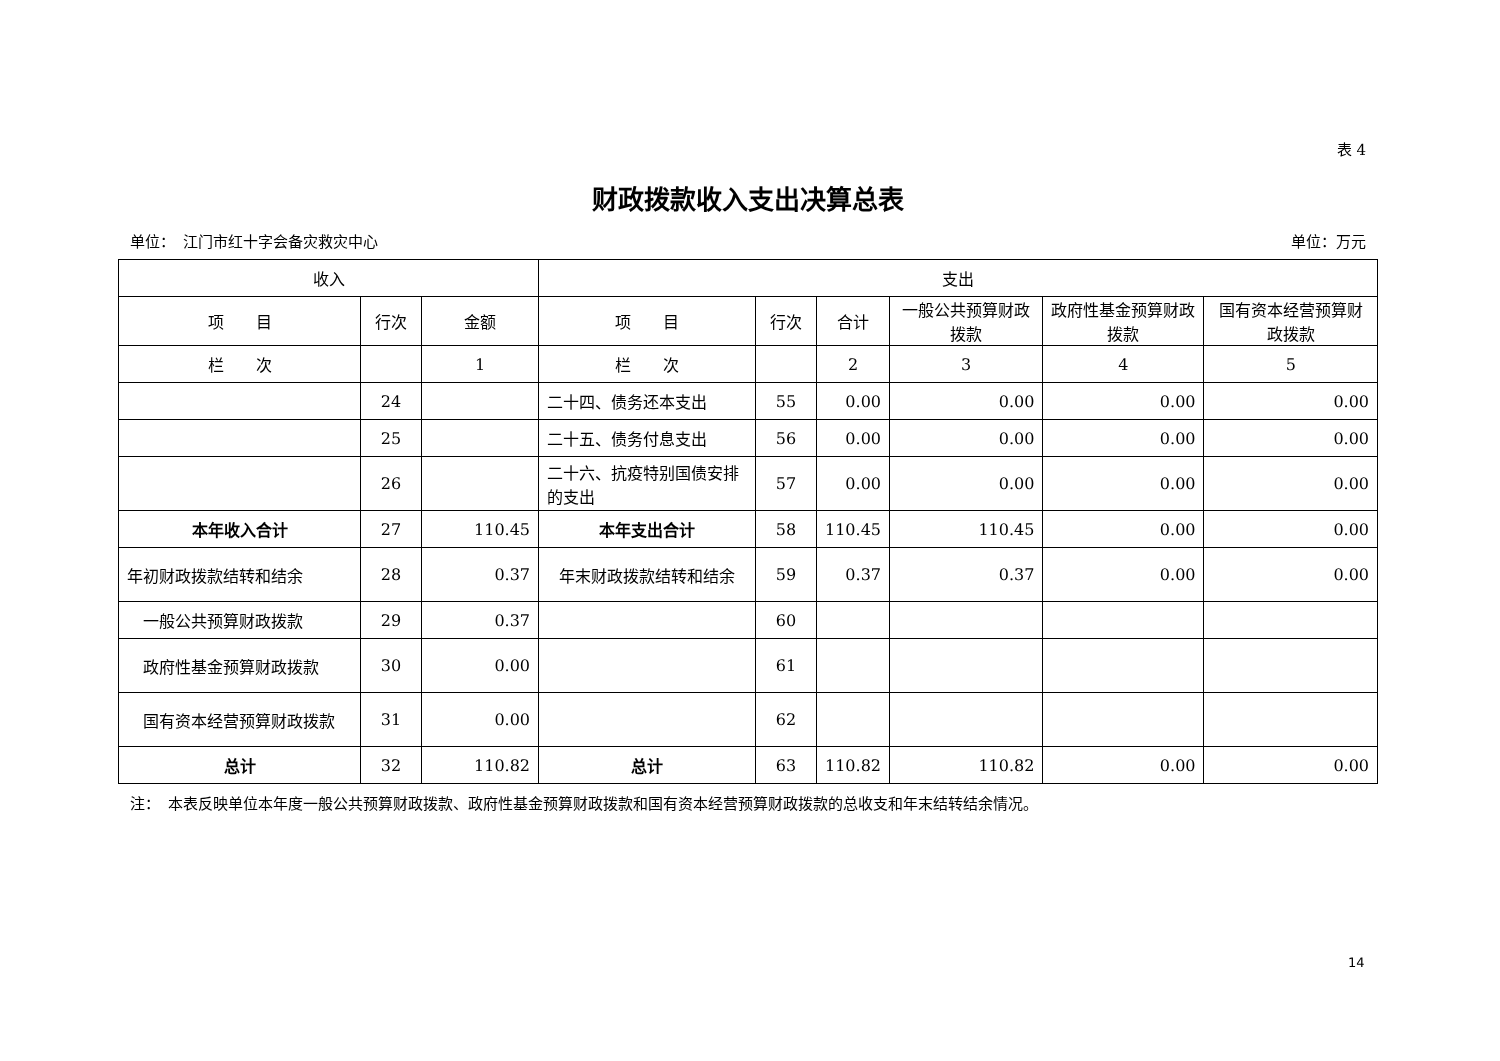表 4
财政拨款收入支出决算总表
单位：　江门市红十字会备灾救灾中心 单位：万元
| 收入 | | | 支出 | | | | | |
| --- | --- | --- | --- | --- | --- | --- | --- | --- |
| 项 目 | 行次 | 金额 | 项 目 | 行次 | 合计 | 一般公共预算财政拨款 | 政府性基金预算财政拨款 | 国有资本经营预算财政拨款 |
| 栏 次 | | 1 | 栏 次 | | 2 | 3 | 4 | 5 |
| | 24 | | 二十四、债务还本支出 | 55 | 0.00 | 0.00 | 0.00 | 0.00 |
| | 25 | | 二十五、债务付息支出 | 56 | 0.00 | 0.00 | 0.00 | 0.00 |
| | 26 | | 二十六、抗疫特别国债安排的支出 | 57 | 0.00 | 0.00 | 0.00 | 0.00 |
| 本年收入合计 | 27 | 110.45 | 本年支出合计 | 58 | 110.45 | 110.45 | 0.00 | 0.00 |
| 年初财政拨款结转和结余 | 28 | 0.37 | 年末财政拨款结转和结余 | 59 | 0.37 | 0.37 | 0.00 | 0.00 |
| 一般公共预算财政拨款 | 29 | 0.37 | | 60 | | | | |
| 政府性基金预算财政拨款 | 30 | 0.00 | | 61 | | | | |
| 国有资本经营预算财政拨款 | 31 | 0.00 | | 62 | | | | |
| 总计 | 32 | 110.82 | 总计 | 63 | 110.82 | 110.82 | 0.00 | 0.00 |
注：　本表反映单位本年度一般公共预算财政拨款、政府性基金预算财政拨款和国有资本经营预算财政拨款的总收支和年末结转结余情况。
14